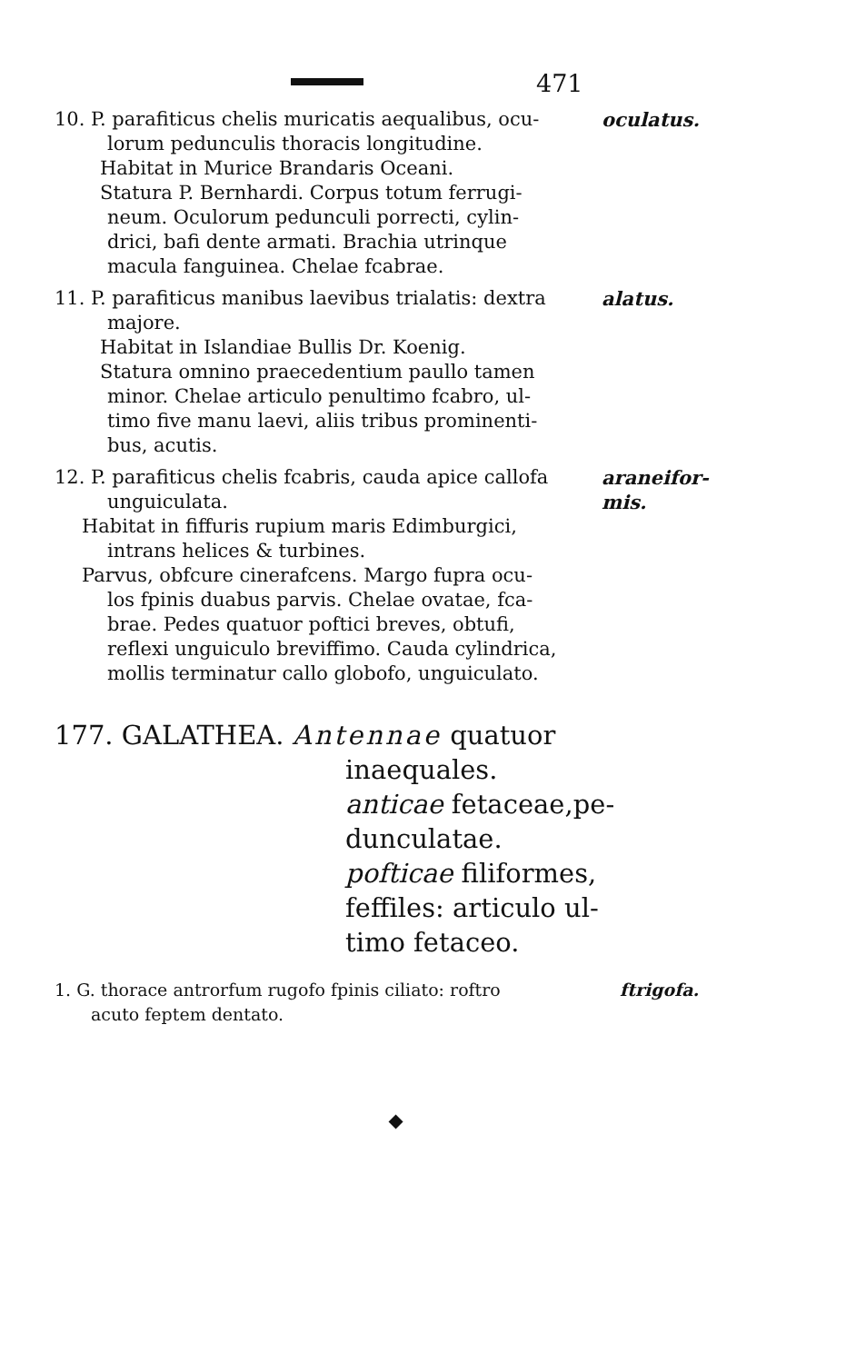471
10. P. parafiticus chelis muricatis aequalibus, ocu-
lorum pedunculis thoracis longitudine.
Habitat in Murice Brandaris Oceani.
Statura P. Bernhardi. Corpus totum ferrugi-
neum. Oculorum pedunculi porrecti, cylin-
drici, bafi dente armati. Brachia utrinque
macula fanguinea. Chelae fcabrae.
oculatus.
11. P. parafiticus manibus laevibus trialatis: dextra
majore.
Habitat in Islandiae Bullis Dr. Koenig.
Statura omnino praecedentium paullo tamen
minor. Chelae articulo penultimo fcabro, ul-
timo five manu laevi, aliis tribus prominenti-
bus, acutis.
alatus.
12. P. parafiticus chelis fcabris, cauda apice callofa
unguiculata.
Habitat in fiffuris rupium maris Edimburgici,
intrans helices & turbines.
Parvus, obfcure cinerafcens. Margo fupra ocu-
los fpinis duabus parvis. Chelae ovatae, fca-
brae. Pedes quatuor poftici breves, obtufi,
reflexi unguiculo breviffimo. Cauda cylindrica,
mollis terminatur callo globofo, unguiculato.
araneifor-
mis.
177. GALATHEA. Antennae quatuor
inaequales.
anticae fetaceae,pe-
dunculatae.
pofticae filiformes,
feffiles: articulo ul-
timo fetaceo.
1. G. thorace antrorfum rugofo fpinis ciliato: roftro
acuto feptem dentato.
ftrigofa.
◆